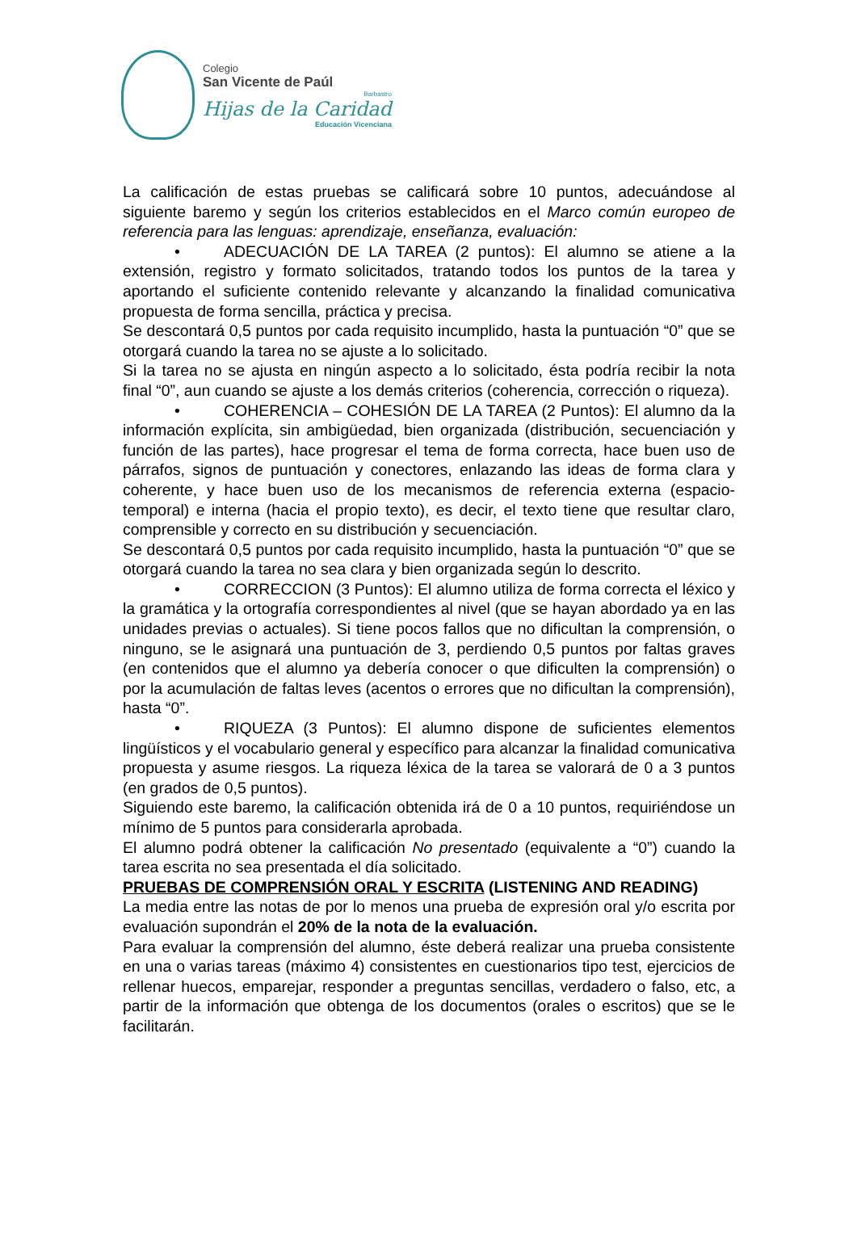Colegio
San Vicente de Paúl
Barbastro
Hijas de la Caridad
Educación Vicenciana
La calificación de estas pruebas se calificará sobre 10 puntos, adecuándose al siguiente baremo y según los criterios establecidos en el Marco común europeo de referencia para las lenguas: aprendizaje, enseñanza, evaluación:
• ADECUACIÓN DE LA TAREA (2 puntos): El alumno se atiene a la extensión, registro y formato solicitados, tratando todos los puntos de la tarea y aportando el suficiente contenido relevante y alcanzando la finalidad comunicativa propuesta de forma sencilla, práctica y precisa.
Se descontará 0,5 puntos por cada requisito incumplido, hasta la puntuación “0” que se otorgará cuando la tarea no se ajuste a lo solicitado.
Si la tarea no se ajusta en ningún aspecto a lo solicitado, ésta podría recibir la nota final “0”, aun cuando se ajuste a los demás criterios (coherencia, corrección o riqueza).
• COHERENCIA – COHESIÓN DE LA TAREA (2 Puntos): El alumno da la información explícita, sin ambigüedad, bien organizada (distribución, secuenciación y función de las partes), hace progresar el tema de forma correcta, hace buen uso de párrafos, signos de puntuación y conectores, enlazando las ideas de forma clara y coherente, y hace buen uso de los mecanismos de referencia externa (espacio-temporal) e interna (hacia el propio texto), es decir, el texto tiene que resultar claro, comprensible y correcto en su distribución y secuenciación.
Se descontará 0,5 puntos por cada requisito incumplido, hasta la puntuación “0” que se otorgará cuando la tarea no sea clara y bien organizada según lo descrito.
• CORRECCION (3 Puntos): El alumno utiliza de forma correcta el léxico y la gramática y la ortografía correspondientes al nivel (que se hayan abordado ya en las unidades previas o actuales). Si tiene pocos fallos que no dificultan la comprensión, o ninguno, se le asignará una puntuación de 3, perdiendo 0,5 puntos por faltas graves (en contenidos que el alumno ya debería conocer o que dificulten la comprensión) o por la acumulación de faltas leves (acentos o errores que no dificultan la comprensión), hasta “0”.
• RIQUEZA (3 Puntos): El alumno dispone de suficientes elementos lingüísticos y el vocabulario general y específico para alcanzar la finalidad comunicativa propuesta y asume riesgos. La riqueza léxica de la tarea se valorará de 0 a 3 puntos (en grados de 0,5 puntos).
Siguiendo este baremo, la calificación obtenida irá de 0 a 10 puntos, requiriéndose un mínimo de 5 puntos para considerarla aprobada.
El alumno podrá obtener la calificación No presentado (equivalente a “0”) cuando la tarea escrita no sea presentada el día solicitado.
PRUEBAS DE COMPRENSIÓN ORAL Y ESCRITA (LISTENING AND READING)
La media entre las notas de por lo menos una prueba de expresión oral y/o escrita por evaluación supondrán el 20% de la nota de la evaluación.
Para evaluar la comprensión del alumno, éste deberá realizar una prueba consistente en una o varias tareas (máximo 4) consistentes en cuestionarios tipo test, ejercicios de rellenar huecos, emparejar, responder a preguntas sencillas, verdadero o falso, etc, a partir de la información que obtenga de los documentos (orales o escritos) que se le facilitarán.